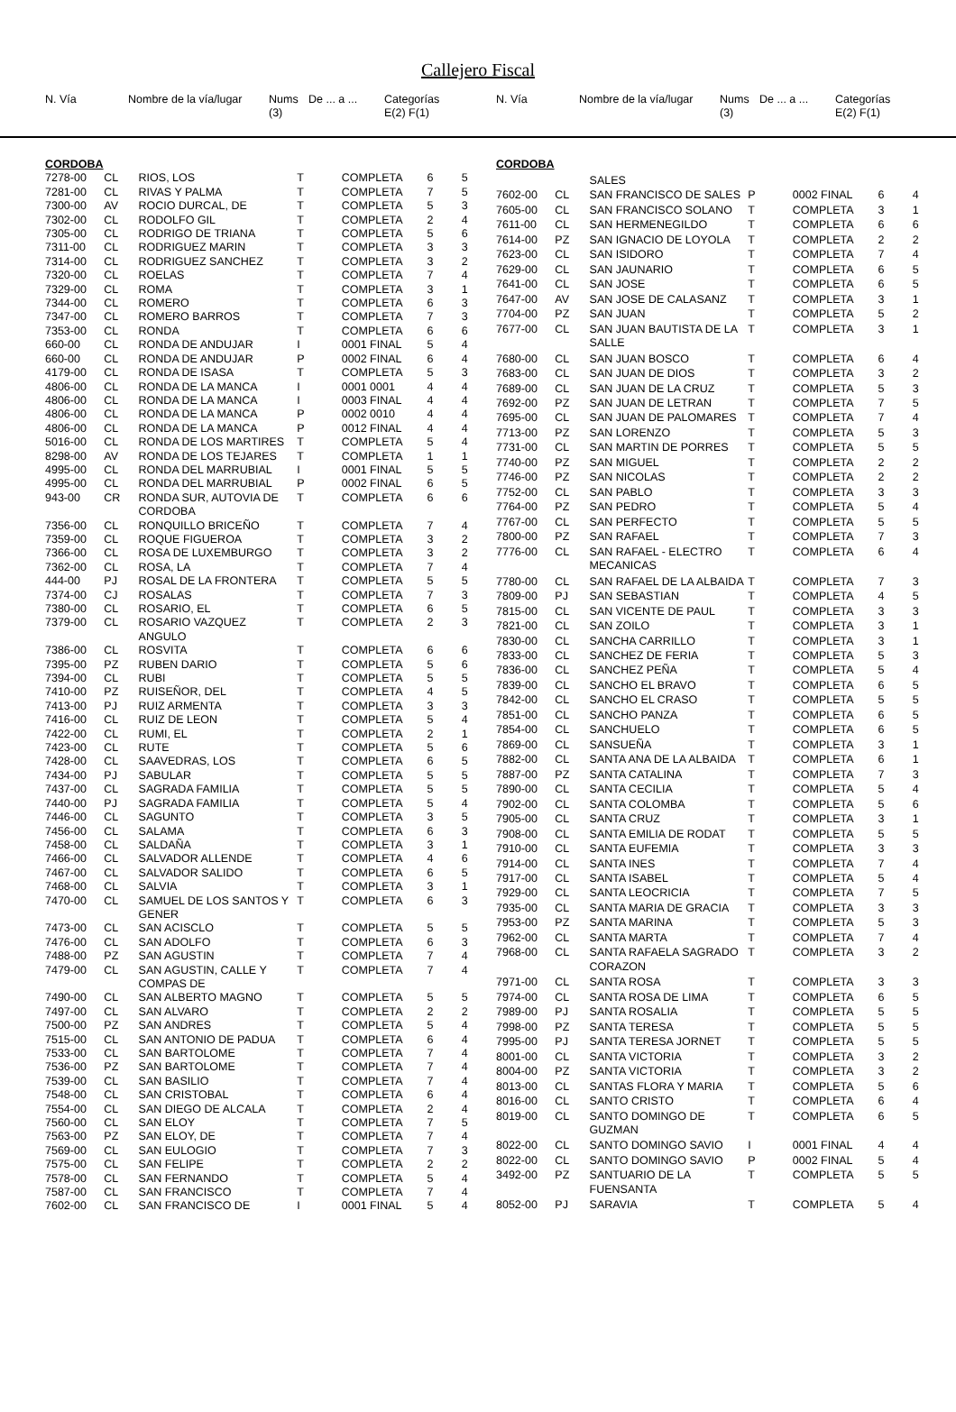Callejero Fiscal
| N. Vía | | Nombre de la vía/lugar | Nums (3) | De ... a ... | Categorías E(2) F(1) |
| --- | --- | --- | --- | --- | --- |
| N. Vía | | Nombre de la vía/lugar | Nums (3) | De ... a ... | Categorías E(2) F(1) |
| --- | --- | --- | --- | --- | --- |
| CORDOBA | | | | | | |
| 7278-00 | CL | RIOS, LOS | T | COMPLETA | 6 | 5 |
| 7281-00 | CL | RIVAS Y PALMA | T | COMPLETA | 7 | 5 |
| 7300-00 | AV | ROCIO DURCAL, DE | T | COMPLETA | 5 | 3 |
| 7302-00 | CL | RODOLFO GIL | T | COMPLETA | 2 | 4 |
| 7305-00 | CL | RODRIGO DE TRIANA | T | COMPLETA | 5 | 6 |
| 7311-00 | CL | RODRIGUEZ MARIN | T | COMPLETA | 3 | 3 |
| 7314-00 | CL | RODRIGUEZ SANCHEZ | T | COMPLETA | 3 | 2 |
| 7320-00 | CL | ROELAS | T | COMPLETA | 7 | 4 |
| 7329-00 | CL | ROMA | T | COMPLETA | 3 | 1 |
| 7344-00 | CL | ROMERO | T | COMPLETA | 6 | 3 |
| 7347-00 | CL | ROMERO BARROS | T | COMPLETA | 7 | 3 |
| 7353-00 | CL | RONDA | T | COMPLETA | 6 | 6 |
| 660-00 | CL | RONDA DE ANDUJAR | I | 0001 FINAL | 5 | 4 |
| 660-00 | CL | RONDA DE ANDUJAR | P | 0002 FINAL | 6 | 4 |
| 4179-00 | CL | RONDA DE ISASA | T | COMPLETA | 5 | 3 |
| 4806-00 | CL | RONDA DE LA MANCA | I | 0001 0001 | 4 | 4 |
| 4806-00 | CL | RONDA DE LA MANCA | I | 0003 FINAL | 4 | 4 |
| 4806-00 | CL | RONDA DE LA MANCA | P | 0002 0010 | 4 | 4 |
| 4806-00 | CL | RONDA DE LA MANCA | P | 0012 FINAL | 4 | 4 |
| 5016-00 | CL | RONDA DE LOS MARTIRES | T | COMPLETA | 5 | 4 |
| 8298-00 | AV | RONDA DE LOS TEJARES | T | COMPLETA | 1 | 1 |
| 4995-00 | CL | RONDA DEL MARRUBIAL | I | 0001 FINAL | 5 | 5 |
| 4995-00 | CL | RONDA DEL MARRUBIAL | P | 0002 FINAL | 6 | 5 |
| 943-00 | CR | RONDA SUR, AUTOVIA DE CORDOBA | T | COMPLETA | 6 | 6 |
| 7356-00 | CL | RONQUILLO BRICEÑO | T | COMPLETA | 7 | 4 |
| 7359-00 | CL | ROQUE FIGUEROA | T | COMPLETA | 3 | 2 |
| 7366-00 | CL | ROSA DE LUXEMBURGO | T | COMPLETA | 3 | 2 |
| 7362-00 | CL | ROSA, LA | T | COMPLETA | 7 | 4 |
| 444-00 | PJ | ROSAL DE LA FRONTERA | T | COMPLETA | 5 | 5 |
| 7374-00 | CJ | ROSALAS | T | COMPLETA | 7 | 3 |
| 7380-00 | CL | ROSARIO, EL | T | COMPLETA | 6 | 5 |
| 7379-00 | CL | ROSARIO VAZQUEZ ANGULO | T | COMPLETA | 2 | 3 |
| 7386-00 | CL | ROSVITA | T | COMPLETA | 6 | 6 |
| 7395-00 | PZ | RUBEN DARIO | T | COMPLETA | 5 | 6 |
| 7394-00 | CL | RUBI | T | COMPLETA | 5 | 5 |
| 7410-00 | PZ | RUISEÑOR, DEL | T | COMPLETA | 4 | 5 |
| 7413-00 | PJ | RUIZ ARMENTA | T | COMPLETA | 3 | 3 |
| 7416-00 | CL | RUIZ DE LEON | T | COMPLETA | 5 | 4 |
| 7422-00 | CL | RUMI, EL | T | COMPLETA | 2 | 1 |
| 7423-00 | CL | RUTE | T | COMPLETA | 5 | 6 |
| 7428-00 | CL | SAAVEDRAS, LOS | T | COMPLETA | 6 | 5 |
| 7434-00 | PJ | SABULAR | T | COMPLETA | 5 | 5 |
| 7437-00 | CL | SAGRADA FAMILIA | T | COMPLETA | 5 | 5 |
| 7440-00 | PJ | SAGRADA FAMILIA | T | COMPLETA | 5 | 4 |
| 7446-00 | CL | SAGUNTO | T | COMPLETA | 3 | 5 |
| 7456-00 | CL | SALAMA | T | COMPLETA | 6 | 3 |
| 7458-00 | CL | SALDAÑA | T | COMPLETA | 3 | 1 |
| 7466-00 | CL | SALVADOR ALLENDE | T | COMPLETA | 4 | 6 |
| 7467-00 | CL | SALVADOR SALIDO | T | COMPLETA | 6 | 5 |
| 7468-00 | CL | SALVIA | T | COMPLETA | 3 | 1 |
| 7470-00 | CL | SAMUEL DE LOS SANTOS Y GENER | T | COMPLETA | 6 | 3 |
| 7473-00 | CL | SAN ACISCLO | T | COMPLETA | 5 | 5 |
| 7476-00 | CL | SAN ADOLFO | T | COMPLETA | 6 | 3 |
| 7488-00 | PZ | SAN AGUSTIN | T | COMPLETA | 7 | 4 |
| 7479-00 | CL | SAN AGUSTIN, CALLE Y COMPAS DE | T | COMPLETA | 7 | 4 |
| 7490-00 | CL | SAN ALBERTO MAGNO | T | COMPLETA | 5 | 5 |
| 7497-00 | CL | SAN ALVARO | T | COMPLETA | 2 | 2 |
| 7500-00 | PZ | SAN ANDRES | T | COMPLETA | 5 | 4 |
| 7515-00 | CL | SAN ANTONIO DE PADUA | T | COMPLETA | 6 | 4 |
| 7533-00 | CL | SAN BARTOLOME | T | COMPLETA | 7 | 4 |
| 7536-00 | PZ | SAN BARTOLOME | T | COMPLETA | 7 | 4 |
| 7539-00 | CL | SAN BASILIO | T | COMPLETA | 7 | 4 |
| 7548-00 | CL | SAN CRISTOBAL | T | COMPLETA | 6 | 4 |
| 7554-00 | CL | SAN DIEGO DE ALCALA | T | COMPLETA | 2 | 4 |
| 7560-00 | CL | SAN ELOY | T | COMPLETA | 7 | 5 |
| 7563-00 | PZ | SAN ELOY, DE | T | COMPLETA | 7 | 4 |
| 7569-00 | CL | SAN EULOGIO | T | COMPLETA | 7 | 3 |
| 7575-00 | CL | SAN FELIPE | T | COMPLETA | 2 | 2 |
| 7578-00 | CL | SAN FERNANDO | T | COMPLETA | 5 | 4 |
| 7587-00 | CL | SAN FRANCISCO | T | COMPLETA | 7 | 4 |
| 7602-00 | CL | SAN FRANCISCO DE | I | 0001 FINAL | 5 | 4 |
| CORDOBA | | | | | | |
| | | SALES | | | | |
| 7602-00 | CL | SAN FRANCISCO DE SALES | P | 0002 FINAL | 6 | 4 |
| 7605-00 | CL | SAN FRANCISCO SOLANO | T | COMPLETA | 3 | 1 |
| 7611-00 | CL | SAN HERMENEGILDO | T | COMPLETA | 6 | 6 |
| 7614-00 | PZ | SAN IGNACIO DE LOYOLA | T | COMPLETA | 2 | 2 |
| 7623-00 | CL | SAN ISIDORO | T | COMPLETA | 7 | 4 |
| 7629-00 | CL | SAN JAUNARIO | T | COMPLETA | 6 | 5 |
| 7641-00 | CL | SAN JOSE | T | COMPLETA | 6 | 5 |
| 7647-00 | AV | SAN JOSE DE CALASANZ | T | COMPLETA | 3 | 1 |
| 7704-00 | PZ | SAN JUAN | T | COMPLETA | 5 | 2 |
| 7677-00 | CL | SAN JUAN BAUTISTA DE LA SALLE | T | COMPLETA | 3 | 1 |
| 7680-00 | CL | SAN JUAN BOSCO | T | COMPLETA | 6 | 4 |
| 7683-00 | CL | SAN JUAN DE DIOS | T | COMPLETA | 3 | 2 |
| 7689-00 | CL | SAN JUAN DE LA CRUZ | T | COMPLETA | 5 | 3 |
| 7692-00 | PZ | SAN JUAN DE LETRAN | T | COMPLETA | 7 | 5 |
| 7695-00 | CL | SAN JUAN DE PALOMARES | T | COMPLETA | 7 | 4 |
| 7713-00 | PZ | SAN LORENZO | T | COMPLETA | 5 | 3 |
| 7731-00 | CL | SAN MARTIN DE PORRES | T | COMPLETA | 5 | 5 |
| 7740-00 | PZ | SAN MIGUEL | T | COMPLETA | 2 | 2 |
| 7746-00 | PZ | SAN NICOLAS | T | COMPLETA | 2 | 2 |
| 7752-00 | CL | SAN PABLO | T | COMPLETA | 3 | 3 |
| 7764-00 | PZ | SAN PEDRO | T | COMPLETA | 5 | 4 |
| 7767-00 | CL | SAN PERFECTO | T | COMPLETA | 5 | 5 |
| 7800-00 | PZ | SAN RAFAEL | T | COMPLETA | 7 | 3 |
| 7776-00 | CL | SAN RAFAEL - ELECTRO MECANICAS | T | COMPLETA | 6 | 4 |
| 7780-00 | CL | SAN RAFAEL DE LA ALBAIDA | T | COMPLETA | 7 | 3 |
| 7809-00 | PJ | SAN SEBASTIAN | T | COMPLETA | 4 | 5 |
| 7815-00 | CL | SAN VICENTE DE PAUL | T | COMPLETA | 3 | 3 |
| 7821-00 | CL | SAN ZOILO | T | COMPLETA | 3 | 1 |
| 7830-00 | CL | SANCHA CARRILLO | T | COMPLETA | 3 | 1 |
| 7833-00 | CL | SANCHEZ DE FERIA | T | COMPLETA | 5 | 3 |
| 7836-00 | CL | SANCHEZ PEÑA | T | COMPLETA | 5 | 4 |
| 7839-00 | CL | SANCHO EL BRAVO | T | COMPLETA | 6 | 5 |
| 7842-00 | CL | SANCHO EL CRASO | T | COMPLETA | 5 | 5 |
| 7851-00 | CL | SANCHO PANZA | T | COMPLETA | 6 | 5 |
| 7854-00 | CL | SANCHUELO | T | COMPLETA | 6 | 5 |
| 7869-00 | CL | SANSUEÑA | T | COMPLETA | 3 | 1 |
| 7882-00 | CL | SANTA ANA DE LA ALBAIDA | T | COMPLETA | 6 | 1 |
| 7887-00 | PZ | SANTA CATALINA | T | COMPLETA | 7 | 3 |
| 7890-00 | CL | SANTA CECILIA | T | COMPLETA | 5 | 4 |
| 7902-00 | CL | SANTA COLOMBA | T | COMPLETA | 5 | 6 |
| 7905-00 | CL | SANTA CRUZ | T | COMPLETA | 3 | 1 |
| 7908-00 | CL | SANTA EMILIA DE RODAT | T | COMPLETA | 5 | 5 |
| 7910-00 | CL | SANTA EUFEMIA | T | COMPLETA | 3 | 3 |
| 7914-00 | CL | SANTA INES | T | COMPLETA | 7 | 4 |
| 7917-00 | CL | SANTA ISABEL | T | COMPLETA | 5 | 4 |
| 7929-00 | CL | SANTA LEOCRICIA | T | COMPLETA | 7 | 5 |
| 7935-00 | CL | SANTA MARIA DE GRACIA | T | COMPLETA | 3 | 3 |
| 7953-00 | PZ | SANTA MARINA | T | COMPLETA | 5 | 3 |
| 7962-00 | CL | SANTA MARTA | T | COMPLETA | 7 | 4 |
| 7968-00 | CL | SANTA RAFAELA SAGRADO CORAZON | T | COMPLETA | 3 | 2 |
| 7971-00 | CL | SANTA ROSA | T | COMPLETA | 3 | 3 |
| 7974-00 | CL | SANTA ROSA DE LIMA | T | COMPLETA | 6 | 5 |
| 7989-00 | PJ | SANTA ROSALIA | T | COMPLETA | 5 | 5 |
| 7998-00 | PZ | SANTA TERESA | T | COMPLETA | 5 | 5 |
| 7995-00 | PJ | SANTA TERESA JORNET | T | COMPLETA | 5 | 5 |
| 8001-00 | CL | SANTA VICTORIA | T | COMPLETA | 3 | 2 |
| 8004-00 | PZ | SANTA VICTORIA | T | COMPLETA | 3 | 2 |
| 8013-00 | CL | SANTAS FLORA Y MARIA | T | COMPLETA | 5 | 6 |
| 8016-00 | CL | SANTO CRISTO | T | COMPLETA | 6 | 4 |
| 8019-00 | CL | SANTO DOMINGO DE GUZMAN | T | COMPLETA | 6 | 5 |
| 8022-00 | CL | SANTO DOMINGO SAVIO | I | 0001 FINAL | 4 | 4 |
| 8022-00 | CL | SANTO DOMINGO SAVIO | P | 0002 FINAL | 5 | 4 |
| 3492-00 | PZ | SANTUARIO DE LA FUENSANTA | T | COMPLETA | 5 | 5 |
| 8052-00 | PJ | SARAVIA | T | COMPLETA | 5 | 4 |